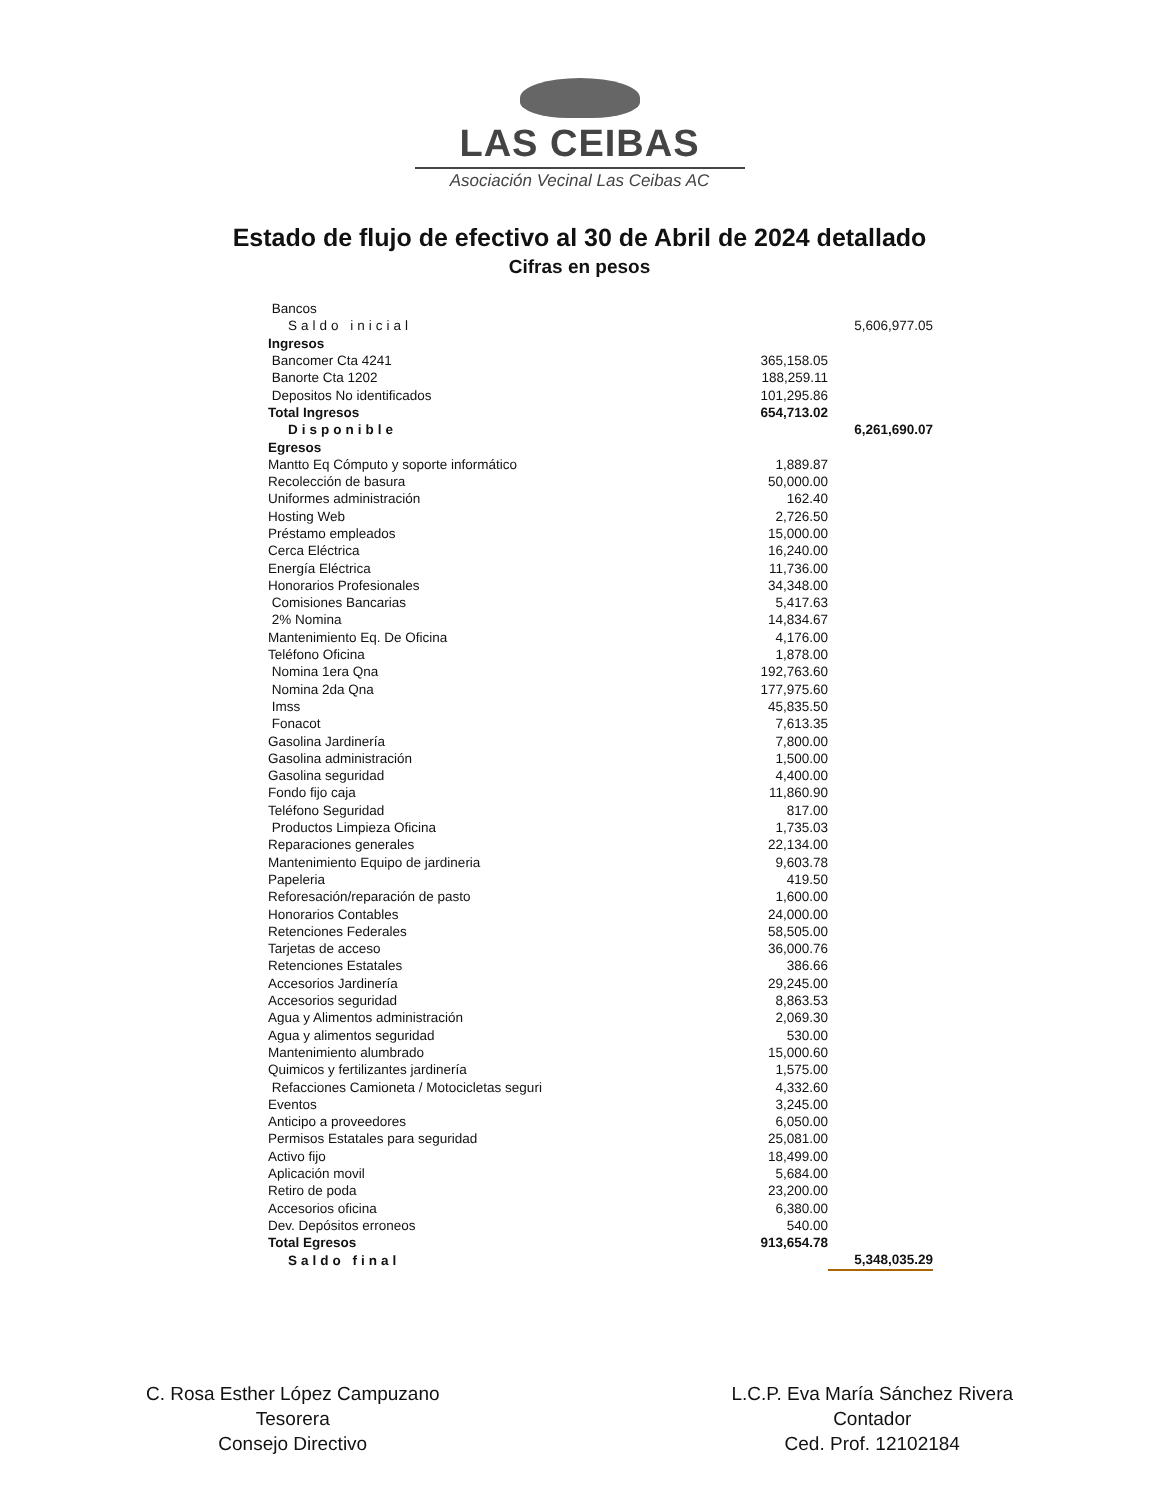LAS CEIBAS
Asociación Vecinal Las Ceibas AC
Estado de flujo de efectivo al 30 de Abril de 2024 detallado
Cifras en pesos
| Bancos | | |
| Saldo inicial | | 5,606,977.05 |
| Ingresos | | |
| Bancomer Cta 4241 | 365,158.05 | |
| Banorte Cta 1202 | 188,259.11 | |
| Depositos No identificados | 101,295.86 | |
| Total Ingresos | 654,713.02 | |
| Disponible | | 6,261,690.07 |
| Egresos | | |
| Mantto Eq Cómputo y soporte informático | 1,889.87 | |
| Recolección de basura | 50,000.00 | |
| Uniformes administración | 162.40 | |
| Hosting Web | 2,726.50 | |
| Préstamo empleados | 15,000.00 | |
| Cerca Eléctrica | 16,240.00 | |
| Energía Eléctrica | 11,736.00 | |
| Honorarios Profesionales | 34,348.00 | |
| Comisiones Bancarias | 5,417.63 | |
| 2% Nomina | 14,834.67 | |
| Mantenimiento Eq. De Oficina | 4,176.00 | |
| Teléfono Oficina | 1,878.00 | |
| Nomina 1era Qna | 192,763.60 | |
| Nomina 2da Qna | 177,975.60 | |
| Imss | 45,835.50 | |
| Fonacot | 7,613.35 | |
| Gasolina Jardinería | 7,800.00 | |
| Gasolina administración | 1,500.00 | |
| Gasolina seguridad | 4,400.00 | |
| Fondo fijo caja | 11,860.90 | |
| Teléfono Seguridad | 817.00 | |
| Productos Limpieza Oficina | 1,735.03 | |
| Reparaciones generales | 22,134.00 | |
| Mantenimiento Equipo de jardineria | 9,603.78 | |
| Papeleria | 419.50 | |
| Reforesación/reparación de pasto | 1,600.00 | |
| Honorarios Contables | 24,000.00 | |
| Retenciones Federales | 58,505.00 | |
| Tarjetas de acceso | 36,000.76 | |
| Retenciones Estatales | 386.66 | |
| Accesorios Jardinería | 29,245.00 | |
| Accesorios seguridad | 8,863.53 | |
| Agua y Alimentos administración | 2,069.30 | |
| Agua y alimentos seguridad | 530.00 | |
| Mantenimiento alumbrado | 15,000.60 | |
| Quimicos y fertilizantes jardinería | 1,575.00 | |
| Refacciones Camioneta / Motocicletas seguri | 4,332.60 | |
| Eventos | 3,245.00 | |
| Anticipo a proveedores | 6,050.00 | |
| Permisos Estatales para seguridad | 25,081.00 | |
| Activo fijo | 18,499.00 | |
| Aplicación movil | 5,684.00 | |
| Retiro de poda | 23,200.00 | |
| Accesorios oficina | 6,380.00 | |
| Dev. Depósitos erroneos | 540.00 | |
| Total Egresos | 913,654.78 | |
| Saldo final | | 5,348,035.29 |
C. Rosa Esther López Campuzano
Tesorera
Consejo Directivo
L.C.P. Eva María Sánchez Rivera
Contador
Ced. Prof. 12102184